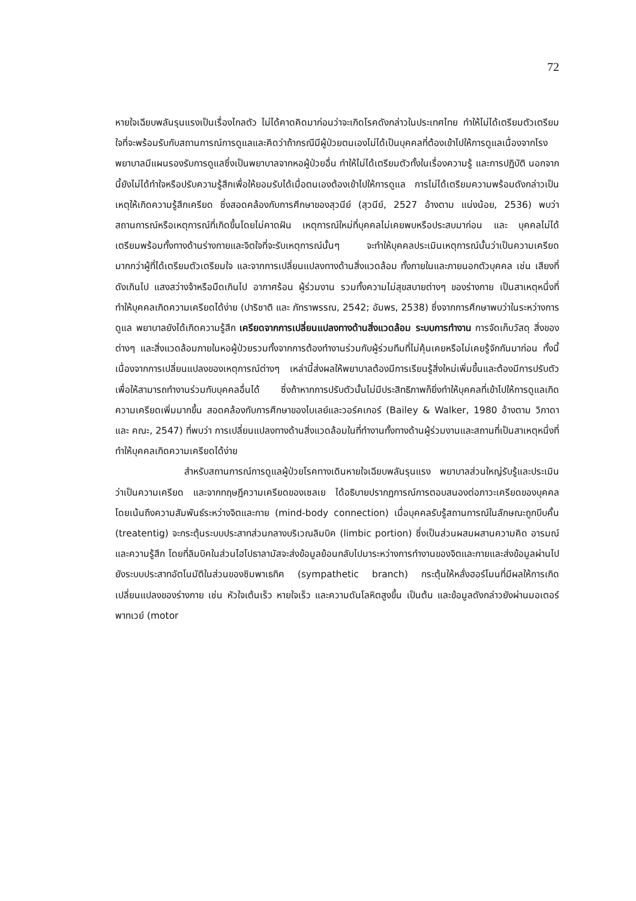72
หายใจเฉียบพลันรุนแรงเป็นเรื่องไกลตัว ไม่ได้คาดคิดมาก่อนว่าจะเกิดโรคดังกล่าวในประเทศไทย ทำให้ไม่ได้เตรียมตัวเตรียมใจที่จะพร้อมรับกับสถานการณ์การดูแลและคิดว่าถ้ากรณีมีผู้ป่วยตนเองไม่ได้เป็นบุคคลที่ต้องเข้าไปให้การดูแลเนื่องจากโรงพยาบาลมีแผนรองรับการดูแลซึ่งเป็นพยาบาลจากหอผู้ป่วยอื่น ทำให้ไม่ได้เตรียมตัวทั้งในเรื่องความรู้ และการปฏิบัติ นอกจากนี้ยังไม่ได้ทำใจหรือปรับความรู้สึกเพื่อให้ยอมรับได้เมื่อตนเองต้องเข้าไปให้การดูแล การไม่ได้เตรียมความพร้อมดังกล่าวเป็นเหตุให้เกิดความรู้สึกเครียด ซึ่งสอดคล้องกับการศึกษาของสุวนีย์ (สุวนีย์, 2527 อ้างตาม แน่งน้อย, 2536) พบว่า สถานการณ์หรือเหตุการณ์ที่เกิดขึ้นโดยไม่คาดฝัน เหตุการณ์ใหม่ที่บุคคลไม่เคยพบหรือประสบมาก่อน และ บุคคลไม่ได้เตรียมพร้อมทั้งทางด้านร่างกายและจิตใจที่จะรับเหตุการณ์นั้นๆ จะทำให้บุคคลประเมินเหตุการณ์นั้นว่าเป็นความเครียดมากกว่าผู้ที่ได้เตรียมตัวเตรียมใจ และจากการเปลี่ยนแปลงทางด้านสิ่งแวดล้อม ทั้งภายในและภายนอกตัวบุคคล เช่น เสียงที่ดังเกินไป แสงสว่างจ้าหรือมืดเกินไป อากาศร้อน ผู้ร่วมงาน รวมทั้งความไม่สุขสบายต่างๆ ของร่างกาย เป็นสาเหตุหนึ่งที่ทำให้บุคคลเกิดความเครียดได้ง่าย (ปาริชาติ และ ภัทราพรรณ, 2542; อัมพร, 2538) ซึ่งจากการศึกษาพบว่าในระหว่างการดูแล พยาบาลยังได้เกิดความรู้สึก เครียดจากการเปลี่ยนแปลงทางด้านสิ่งแวดล้อม ระบบการทำงาน การจัดเก็บวัสดุ สิ่งของต่างๆ และสิ่งแวดล้อมภายในหอผู้ป่วยรวมทั้งจากการต้องทำงานร่วมกับผู้ร่วมทีมที่ไม่คุ้นเคยหรือไม่เคยรู้จักกันมาก่อน ทั้งนี้เนื่องจากการเปลี่ยนแปลงของเหตุการณ์ต่างๆ เหล่านี้ส่งผลให้พยาบาลต้องมีการเรียนรู้สิ่งใหม่เพิ่มขึ้นและต้องมีการปรับตัวเพื่อให้สามารถทำงานร่วมกับบุคคลอื่นได้ ซึ่งถ้าหากการปรับตัวนั้นไม่มีประสิทธิภาพก็ยิ่งทำให้บุคคลที่เข้าไปให้การดูแลเกิดความเครียดเพิ่มมากขึ้น สอดคล้องกับการศึกษาของไบเลย์และวอร์คเกอร์ (Bailey & Walker, 1980 อ้างตาม วิภาดา และ คณะ, 2547) ที่พบว่า การเปลี่ยนแปลงทางด้านสิ่งแวดล้อมในที่ทำงานทั้งทางด้านผู้ร่วมงานและสถานที่เป็นสาเหตุหนึ่งที่ทำให้บุคคลเกิดความเครียดได้ง่าย
สำหรับสถานการณ์การดูแลผู้ป่วยโรคทางเดินหายใจเฉียบพลันรุนแรง พยาบาลส่วนใหญ่รับรู้และประเมินว่าเป็นความเครียด และจากทฤษฎีความเครียดของเซลเย ได้อธิบายปรากฏการณ์การตอบสนองต่อภาวะเครียดของบุคคลโดยเน้นถึงความสัมพันธ์ระหว่างจิตและกาย (mind-body connection) เมื่อบุคคลรับรู้สถานการณ์ในลักษณะถูกบีบคั้น (treatentig) จะกระตุ้นระบบประสาทส่วนกลางบริเวณลิมบิค (limbic portion) ซึ่งเป็นส่วนผสมผสานความคิด อารมณ์ และความรู้สึก โดยที่ลิมบิคในส่วนไฮโปธาลามัสจะส่งข้อมูลย้อนกลับไปมาระหว่างการทำงานของจิตและกายและส่งข้อมูลผ่านไปยังระบบประสาทอัตโนมัติในส่วนของซิมพาเธทิค (sympathetic branch) กระตุ้นให้หลั่งฮอร์โมนที่มีผลให้การเกิดเปลี่ยนแปลงของร่างกาย เช่น หัวใจเต้นเร็ว หายใจเร็ว และความดันโลหิตสูงขึ้น เป็นต้น และข้อมูลดังกล่าวยังผ่านมอเตอร์พาทเวย์ (motor